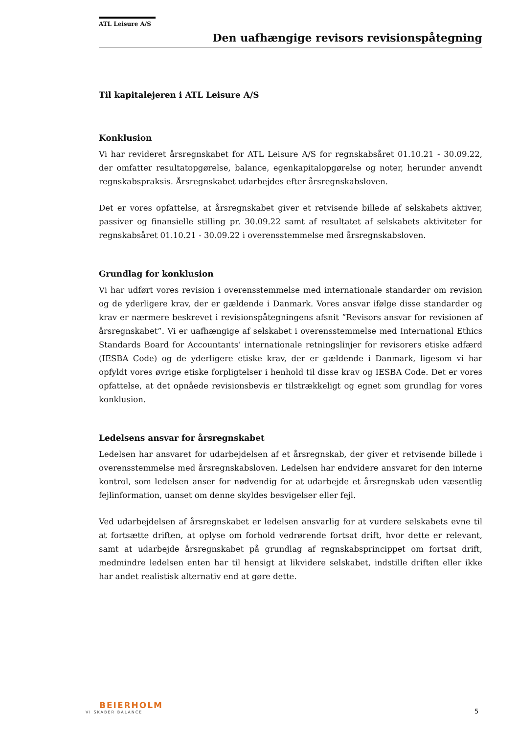ATL Leisure A/S
Den uafhængige revisors revisionspåtegning
Til kapitalejeren i ATL Leisure A/S
Konklusion
Vi har revideret årsregnskabet for ATL Leisure A/S for regnskabsåret 01.10.21 - 30.09.22, der omfatter resultatopgørelse, balance, egenkapitalopgørelse og noter, herunder anvendt regnskabspraksis. Årsregnskabet udarbejdes efter årsregnskabsloven.
Det er vores opfattelse, at årsregnskabet giver et retvisende billede af selskabets aktiver, passiver og finansielle stilling pr. 30.09.22 samt af resultatet af selskabets aktiviteter for regnskabsåret 01.10.21 - 30.09.22 i overensstemmelse med årsregnskabsloven.
Grundlag for konklusion
Vi har udført vores revision i overensstemmelse med internationale standarder om revision og de yderligere krav, der er gældende i Danmark. Vores ansvar ifølge disse standarder og krav er nærmere beskrevet i revisionspåtegningens afsnit ”Revisors ansvar for revisionen af årsregnskabet”. Vi er uafhængige af selskabet i overensstemmelse med International Ethics Standards Board for Accountants’ internationale retningslinjer for revisorers etiske adfærd (IESBA Code) og de yderligere etiske krav, der er gældende i Danmark, ligesom vi har opfyldt vores øvrige etiske forpligtelser i henhold til disse krav og IESBA Code. Det er vores opfattelse, at det opnåede revisionsbevis er tilstrækkeligt og egnet som grundlag for vores konklusion.
Ledelsens ansvar for årsregnskabet
Ledelsen har ansvaret for udarbejdelsen af et årsregnskab, der giver et retvisende billede i overensstemmelse med årsregnskabsloven. Ledelsen har endvidere ansvaret for den interne kontrol, som ledelsen anser for nødvendig for at udarbejde et årsregnskab uden væsentlig fejlinformation, uanset om denne skyldes besvigelser eller fejl.
Ved udarbejdelsen af årsregnskabet er ledelsen ansvarlig for at vurdere selskabets evne til at fortsætte driften, at oplyse om forhold vedrørende fortsat drift, hvor dette er relevant, samt at udarbejde årsregnskabet på grundlag af regnskabsprincippet om fortsat drift, medmindre ledelsen enten har til hensigt at likvidere selskabet, indstille driften eller ikke har andet realistisk alternativ end at gøre dette.
BEIERHOLM
VI SKABER BALANCE
5